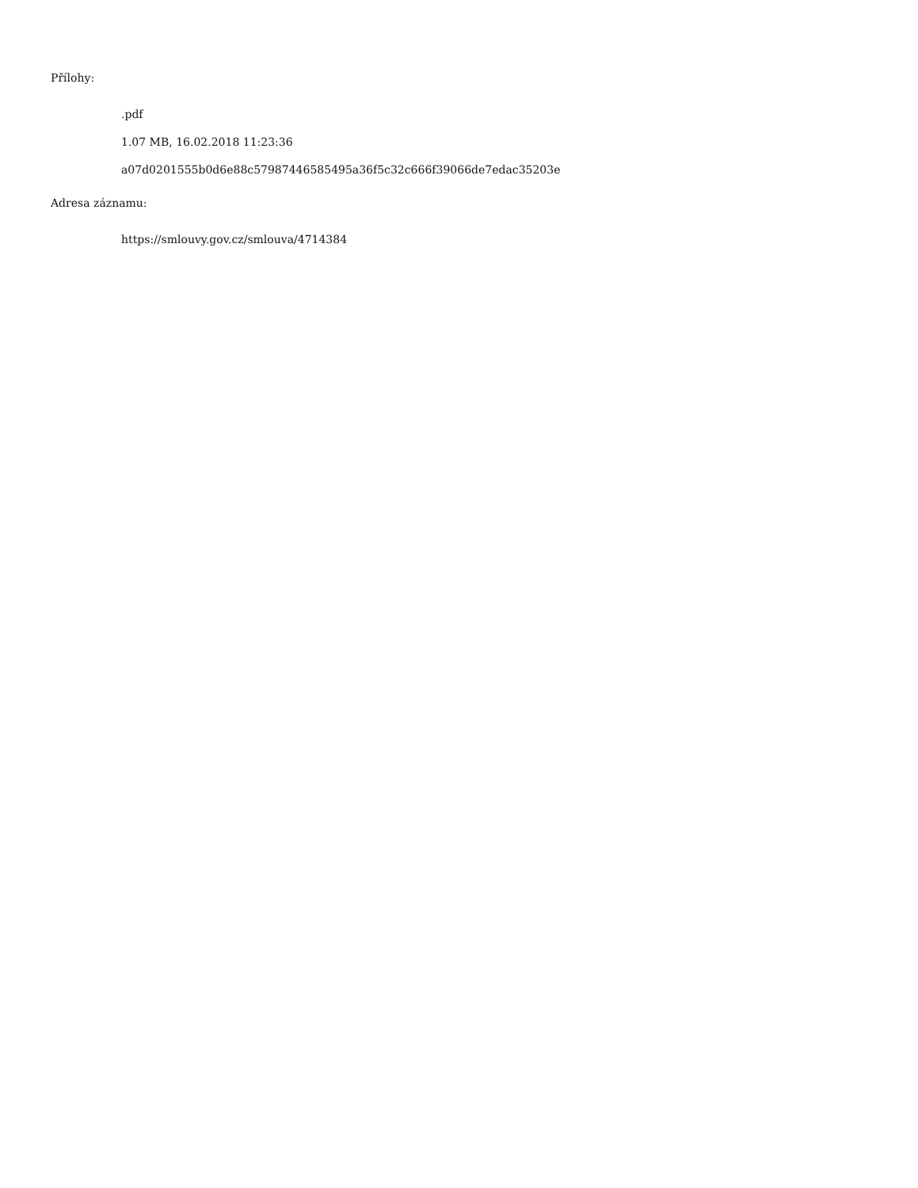Přílohy:
.pdf
1.07 MB, 16.02.2018 11:23:36
a07d0201555b0d6e88c57987446585495a36f5c32c666f39066de7edac35203e
Adresa záznamu:
https://smlouvy.gov.cz/smlouva/4714384